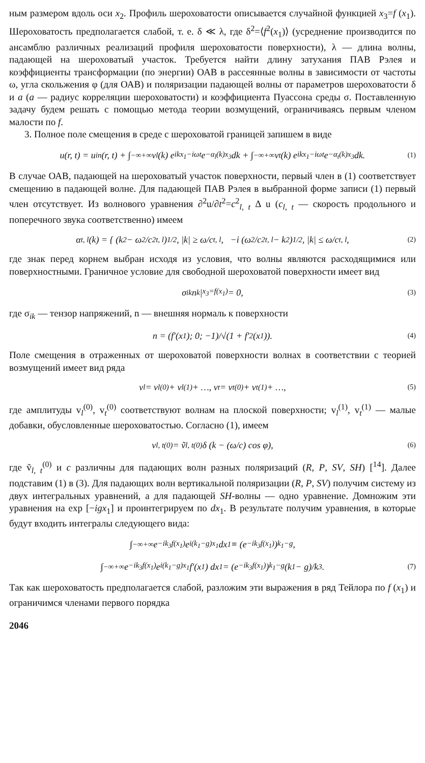ным размером вдоль оси x<sub>2</sub>. Профиль шероховатости описывается случайной функцией x<sub>3</sub>=f (x<sub>1</sub>). Шероховатость предполагается слабой, т. е. δ ≪ λ, где δ<sup>2</sup>=⟨f<sup>2</sup>(x<sub>1</sub>)⟩ (усреднение производится по ансамблю различных реализаций профиля шероховатости поверхности), λ — длина волны, падающей на шероховатый участок. Требуется найти длину затухания ПАВ Рэлея и коэффициенты трансформации (по энергии) ОАВ в рассеянные волны в зависимости от частоты ω, угла скольжения φ (для ОАВ) и поляризации падающей волны от параметров шероховатости δ и a (a — радиус корреляции шероховатости) и коэффициента Пуассона среды σ. Поставленную задачу будем решать с помощью метода теории возмущений, ограничиваясь первым членом малости по f.
3. Полное поле смещения в среде с шероховатой границей запишем в виде
u(r, t) = u<sub>in</sub>(r, t) + ∫<sub>−∞</sub><sup>+∞</sup> v<sub>l</sub>(k) e<sup>ikx<sub>1</sub>−iωt</sup>e<sup>−α<sub>l</sub>(k)x<sub>3</sub></sup>dk + ∫<sub>−∞</sub><sup>+∞</sup> v<sub>t</sub>(k) e<sup>ikx<sub>1</sub>−iωt</sup>e<sup>−α<sub>t</sub>(k)x<sub>3</sub></sup>dk. (1)
В случае ОАВ, падающей на шероховатый участок поверхности, первый член в (1) соответствует смещению в падающей волне. Для падающей ПАВ Рэлея в выбранной форме записи (1) первый член отсутствует. Из волнового уравнения ∂<sup>2</sup>u/∂t<sup>2</sup>=c<sup>2</sup><sub>l, t</sub> Δ u (c<sub>l, t</sub> — скорость продольного и поперечного звука соответственно) имеем
α<sub>t, l</sub>(k) = { (k<sup>2</sup> − ω<sup>2</sup>/c<sup>2</sup><sub>t, l</sub>)<sup>1/2</sup>, |k| ≥ ω/c<sub>t, l</sub>, −i (ω<sup>2</sup>/c<sup>2</sup><sub>t, l</sub> − k<sup>2</sup>)<sup>1/2</sup>, |k| ≤ ω/c<sub>t, l</sub>, (2)
где знак перед корнем выбран исходя из условия, что волны являются расходящимися или поверхностными. Граничное условие для свободной шероховатой поверхности имеет вид
σ<sub>ik</sub>n<sub>k</sub> |<sub>x<sub>3</sub>=f(x<sub>1</sub>)</sub> = 0, (3)
где σ<sub>ik</sub> — тензор напряжений, n — внешняя нормаль к поверхности
n = (f′(x<sub>1</sub>); 0; −1)/√(1 + f′<sup>2</sup>(x<sub>1</sub>)). (4)
Поле смещения в отраженных от шероховатой поверхности волнах в соответствии с теорией возмущений имеет вид ряда
v<sub>l</sub> = v<sub>l</sub><sup>(0)</sup> + v<sub>l</sub><sup>(1)</sup> + …, v<sub>t</sub> = v<sub>t</sub><sup>(0)</sup> + v<sub>t</sub><sup>(1)</sup> + …, (5)
где амплитуды v<sub>l</sub><sup>(0)</sup>, v<sub>t</sub><sup>(0)</sup> соответствуют волнам на плоской поверхности; v<sub>l</sub><sup>(1)</sup>, v<sub>t</sub><sup>(1)</sup> — малые добавки, обусловленные шероховатостью. Согласно (1), имеем
v<sub>l, t</sub><sup>(0)</sup> = ṽ<sub>l, t</sub><sup>(0)</sup>δ (k − (ω/c) cos φ), (6)
где ṽ<sub>l, t</sub><sup>(0)</sup> и c различны для падающих волн разных поляризаций (R, P, SV, SH) [<sup>14</sup>]. Далее подставим (1) в (3). Для падающих волн вертикальной поляризации (R, P, SV) получим систему из двух интегральных уравнений, а для падающей SH-волны — одно уравнение. Домножим эти уравнения на exp [−igx<sub>1</sub>] и проинтегрируем по dx<sub>1</sub>. В результате получим уравнения, в которые будут входить интегралы следующего вида:
∫<sub>−∞</sub><sup>+∞</sup> e<sup>−ik<sub>3</sub>f(x<sub>1</sub>)</sup>e<sup>i(k<sub>1</sub>−g)x<sub>1</sub></sup>dx<sub>1</sub> ≡ (e<sup>−ik<sub>3</sub>f(x<sub>1</sub>)</sup>)<sub>k<sub>1</sub>−g</sub>,
∫<sub>−∞</sub><sup>+∞</sup> e<sup>−ik<sub>3</sub>f(x<sub>1</sub>)</sup>e<sup>i(k<sub>1</sub>−g)x<sub>1</sub></sup>f′(x<sub>1</sub>) dx<sub>1</sub> = (e<sup>−ik<sub>3</sub>f(x<sub>1</sub>)</sup>)<sub>k<sub>1</sub>−g</sub> (k<sub>1</sub> − g)/k<sub>3</sub>. (7)
Так как шероховатость предполагается слабой, разложим эти выражения в ряд Тейлора по f (x<sub>1</sub>) и ограничимся членами первого порядка
2046